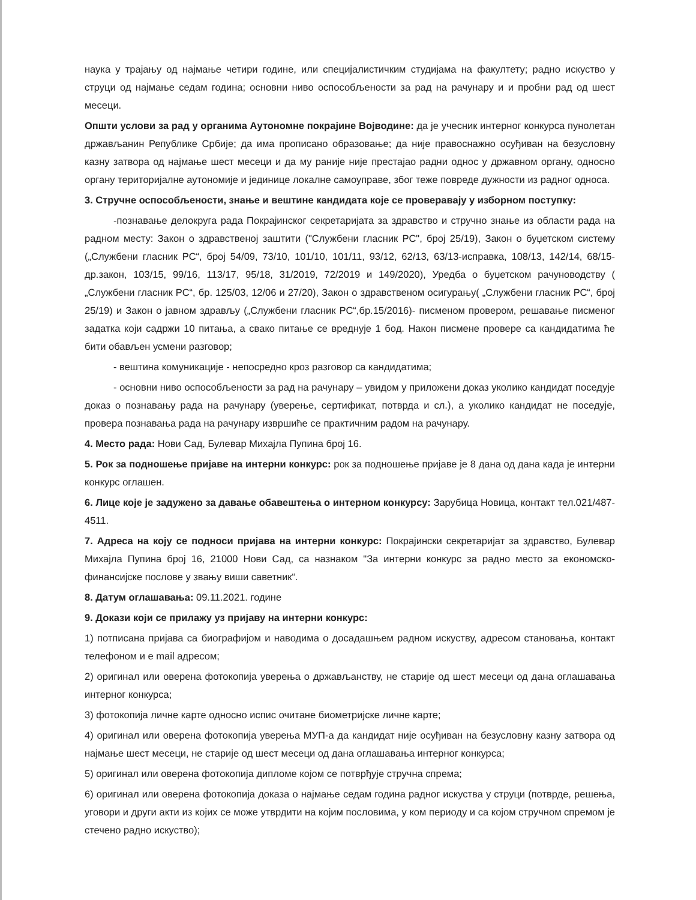наука у трајању од најмање четири године, или специјалистичким студијама на факултету; радно искуство у струци од најмање седам година; основни ниво оспособљености за рад на рачунару и и пробни рад од шест месеци.
Општи услови за рад у органима Аутономне покрајине Војводине: да је учесник интерног конкурса пунолетан држављанин Републике Србије; да има прописано образовање; да није правоснажно осуђиван на безусловну казну затвора од најмање шест месеци и да му раније није престајао радни однос у државном органу, односно органу територијалне аутономије и јединице локалне самоуправе, због теже повреде дужности из радног односа.
3. Стручне оспособљености, знање и вештине кандидата које се проверавају у изборном поступку:
-познавање делокруга рада Покрајинског секретаријата за здравство и стручно знање из области рада на радном месту: Закон о здравственој заштити ("Службени гласник РС", број 25/19), Закон о буџетском систему („Службени гласник РС“, број 54/09, 73/10, 101/10, 101/11, 93/12, 62/13, 63/13-исправка, 108/13, 142/14, 68/15-др.закон, 103/15, 99/16, 113/17, 95/18, 31/2019, 72/2019 и 149/2020), Уредба о буџетском рачуноводству ( „Службени гласник РС“, бр. 125/03, 12/06 и 27/20), Закон о здравственом осигурању( „Службени гласник РС“, број 25/19) и Закон о јавном здрављу („Службени гласник РС“,бр.15/2016)- писменом провером, решавање писменог задатка који садржи 10 питања, а свако питање се вреднује 1 бод. Након писмене провере са кандидатима ће бити обављен усмени разговор;
- вештина комуникације - непосредно кроз разговор са кандидатима;
- основни ниво оспособљености за рад на рачунару – увидом у приложени доказ уколико кандидат поседује доказ о познавању рада на рачунару (уверење, сертификат, потврда и сл.), а уколико кандидат не поседује, провера познавања рада на рачунару извршиће се практичним радом на рачунару.
4. Место рада: Нови Сад, Булевар Михајла Пупина број 16.
5. Рок за подношење пријаве на интерни конкурс: рок за подношење пријаве је 8 дана од дана када је интерни конкурс оглашен.
6. Лице које је задужено за давање обавештења о интерном конкурсу: Зарубица Новица, контакт тел.021/487-4511.
7. Адреса на коју се подноси пријава на интерни конкурс: Покрајински секретаријат за здравство, Булевар Михајла Пупина број 16, 21000 Нови Сад, са назнаком "За интерни конкурс за радно место за економско-финансијске послове у звању виши саветник“.
8. Датум оглашавања: 09.11.2021. године
9. Докази који се прилажу уз пријаву на интерни конкурс:
1) потписана пријава са биографијом и наводима о досадашњем радном искуству, адресом становања, контакт телефоном и e mail адресом;
2) оригинал или оверена фотокопија уверења о држављанству, не старије од шест месеци од дана оглашавања интерног конкурса;
3) фотокопија личне карте односно испис очитане биометријске личне карте;
4) оригинал или оверена фотокопија уверења МУП-а да кандидат није осуђиван на безусловну казну затвора од најмање шест месеци, не старије од шест месеци од дана оглашавања интерног конкурса;
5) оригинал или оверена фотокопија дипломе којом се потврђује стручна спрема;
6) оригинал или оверена фотокопија доказа о најмање седам година радног искуства у струци (потврде, решења, уговори и други акти из којих се може утврдити на којим пословима, у ком периоду и са којом стручном спремом је стечено радно искуство);